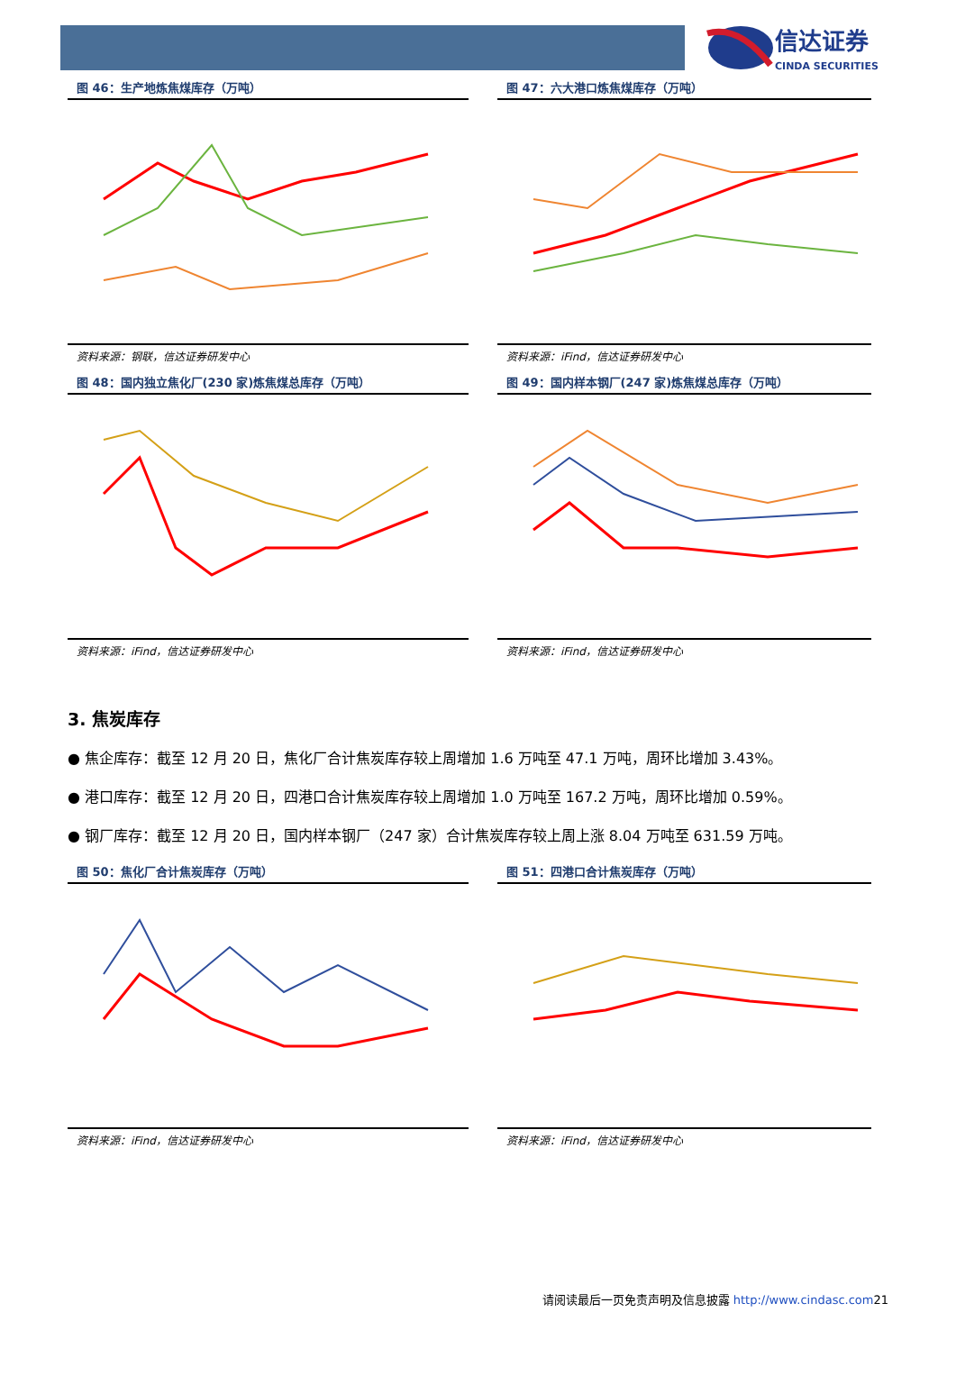信达证券
CINDA SECURITIES
图 46：生产地炼焦煤库存（万吨）
资料来源：钢联，信达证券研发中心
图 47：六大港口炼焦煤库存（万吨）
资料来源：iFind，信达证券研发中心
图 48：国内独立焦化厂(230 家)炼焦煤总库存（万吨）
资料来源：iFind，信达证券研发中心
图 49：国内样本钢厂(247 家)炼焦煤总库存（万吨）
资料来源：iFind，信达证券研发中心
3. 焦炭库存
● 焦企库存：截至 12 月 20 日，焦化厂合计焦炭库存较上周增加 1.6 万吨至 47.1 万吨，周环比增加 3.43%。
● 港口库存：截至 12 月 20 日，四港口合计焦炭库存较上周增加 1.0 万吨至 167.2 万吨，周环比增加 0.59%。
● 钢厂库存：截至 12 月 20 日，国内样本钢厂（247 家）合计焦炭库存较上周上涨 8.04 万吨至 631.59 万吨。
图 50：焦化厂合计焦炭库存（万吨）
资料来源：iFind，信达证券研发中心
图 51：四港口合计焦炭库存（万吨）
资料来源：iFind，信达证券研发中心
请阅读最后一页免责声明及信息披露 http://www.cindasc.com21